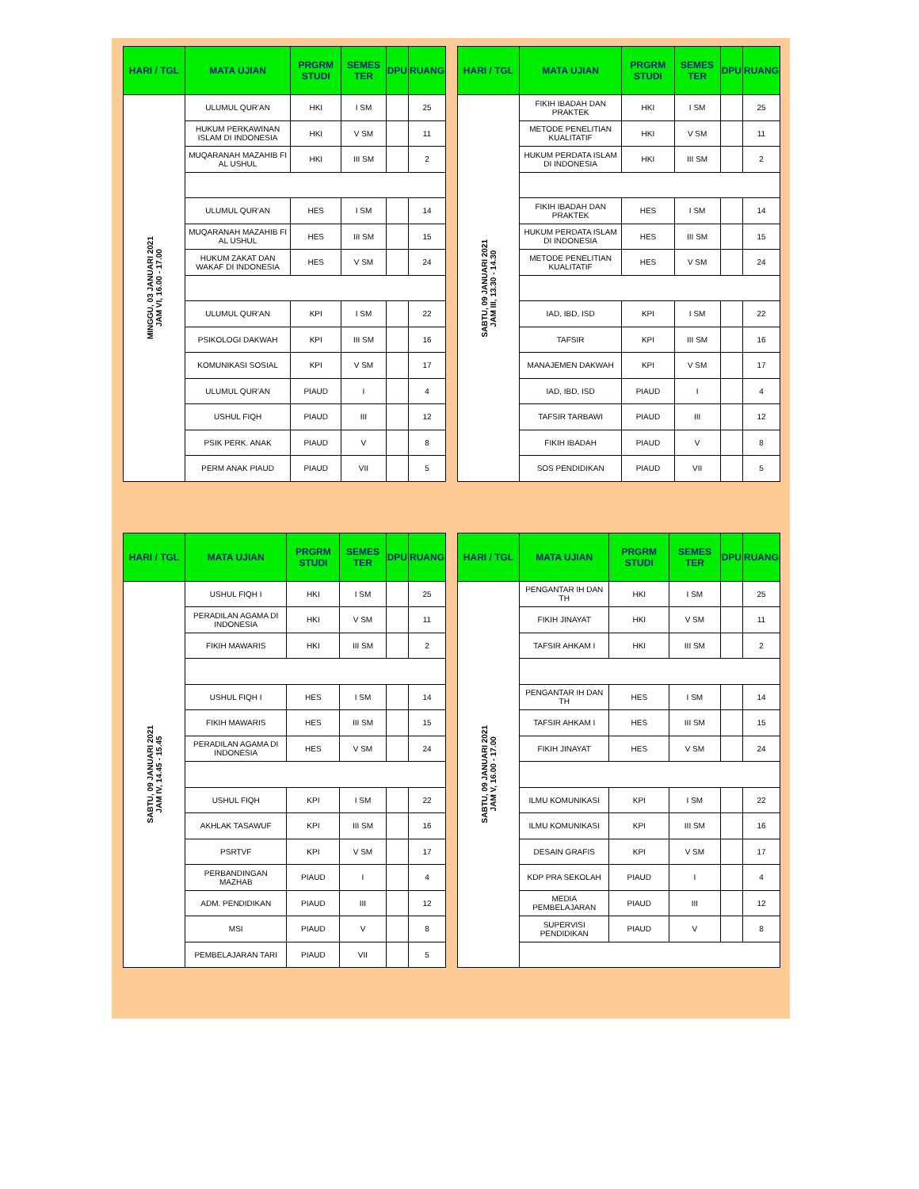| HARI / TGL | MATA UJIAN | PRGRM STUDI | SEMES TER | DPU | RUANG |
| --- | --- | --- | --- | --- | --- |
| MINGGU, 03 JANUARI 2021 JAM VI, 16.00 - 17.00 | ULUMUL QUR'AN | HKI | I SM | | 25 |
| | HUKUM PERKAWINAN ISLAM DI INDONESIA | HKI | V SM | | 11 |
| | MUQARANAH MAZAHIB FI AL USHUL | HKI | III SM | | 2 |
| | ULUMUL QUR'AN | HES | I SM | | 14 |
| | MUQARANAH MAZAHIB FI AL USHUL | HES | III SM | | 15 |
| | HUKUM ZAKAT DAN WAKAF DI INDONESIA | HES | V SM | | 24 |
| | ULUMUL QUR'AN | KPI | I SM | | 22 |
| | PSIKOLOGI DAKWAH | KPI | III SM | | 16 |
| | KOMUNIKASI SOSIAL | KPI | V SM | | 17 |
| | ULUMUL QUR'AN | PIAUD | I | | 4 |
| | USHUL FIQH | PIAUD | III | | 12 |
| | PSIK PERK. ANAK | PIAUD | V | | 8 |
| | PERM ANAK PIAUD | PIAUD | VII | | 5 |
| HARI / TGL | MATA UJIAN | PRGRM STUDI | SEMES TER | DPU | RUANG |
| --- | --- | --- | --- | --- | --- |
| SABTU, 09 JANUARI 2021 JAM III, 13.30 - 14.30 | FIKIH IBADAH DAN PRAKTEK | HKI | I SM | | 25 |
| | METODE PENELITIAN KUALITATIF | HKI | V SM | | 11 |
| | HUKUM PERDATA ISLAM DI INDONESIA | HKI | III SM | | 2 |
| | FIKIH IBADAH DAN PRAKTEK | HES | I SM | | 14 |
| | HUKUM PERDATA ISLAM DI INDONESIA | HES | III SM | | 15 |
| | METODE PENELITIAN KUALITATIF | HES | V SM | | 24 |
| | IAD, IBD, ISD | KPI | I SM | | 22 |
| | TAFSIR | KPI | III SM | | 16 |
| | MANAJEMEN DAKWAH | KPI | V SM | | 17 |
| | IAD, IBD, ISD | PIAUD | I | | 4 |
| | TAFSIR TARBAWI | PIAUD | III | | 12 |
| | FIKIH IBADAH | PIAUD | V | | 8 |
| | SOS PENDIDIKAN | PIAUD | VII | | 5 |
| HARI / TGL | MATA UJIAN | PRGRM STUDI | SEMES TER | DPU | RUANG |
| --- | --- | --- | --- | --- | --- |
| SABTU, 09 JANUARI 2021 JAM IV, 14.45 - 15.45 | USHUL FIQH I | HKI | I SM | | 25 |
| | PERADILAN AGAMA DI INDONESIA | HKI | V SM | | 11 |
| | FIKIH MAWARIS | HKI | III SM | | 2 |
| | USHUL FIQH I | HES | I SM | | 14 |
| | FIKIH MAWARIS | HES | III SM | | 15 |
| | PERADILAN AGAMA DI INDONESIA | HES | V SM | | 24 |
| | USHUL FIQH | KPI | I SM | | 22 |
| | AKHLAK TASAWUF | KPI | III SM | | 16 |
| | PSRTVF | KPI | V SM | | 17 |
| | PERBANDINGAN MAZHAB | PIAUD | I | | 4 |
| | ADM. PENDIDIKAN | PIAUD | III | | 12 |
| | MSI | PIAUD | V | | 8 |
| | PEMBELAJARAN TARI | PIAUD | VII | | 5 |
| HARI / TGL | MATA UJIAN | PRGRM STUDI | SEMES TER | DPU | RUANG |
| --- | --- | --- | --- | --- | --- |
| SABTU, 09 JANUARI 2021 JAM V, 16.00 - 17.00 | PENGANTAR IH DAN TH | HKI | I SM | | 25 |
| | FIKIH JINAYAT | HKI | V SM | | 11 |
| | TAFSIR AHKAM I | HKI | III SM | | 2 |
| | PENGANTAR IH DAN TH | HES | I SM | | 14 |
| | TAFSIR AHKAM I | HES | III SM | | 15 |
| | FIKIH JINAYAT | HES | V SM | | 24 |
| | ILMU KOMUNIKASI | KPI | I SM | | 22 |
| | ILMU KOMUNIKASI | KPI | III SM | | 16 |
| | DESAIN GRAFIS | KPI | V SM | | 17 |
| | KDP PRA SEKOLAH | PIAUD | I | | 4 |
| | MEDIA PEMBELAJARAN | PIAUD | III | | 12 |
| | SUPERVISI PENDIDIKAN | PIAUD | V | | 8 |